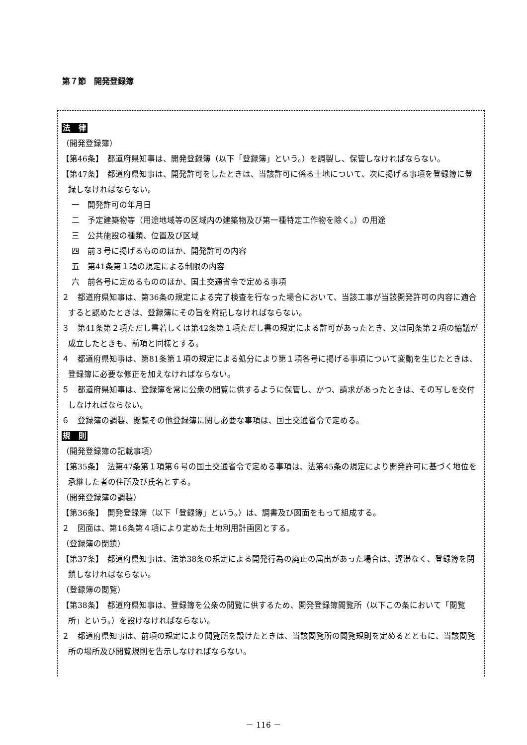第７節　開発登録簿
法　律
（開発登録簿）
【第46条】　都道府県知事は、開発登録簿（以下「登録簿」という。）を調製し、保管しなければならない。
【第47条】　都道府県知事は、開発許可をしたときは、当該許可に係る土地について、次に掲げる事項を登録簿に登録しなければならない。
一　開発許可の年月日
二　予定建築物等（用途地域等の区域内の建築物及び第一種特定工作物を除く。）の用途
三　公共施設の種類、位置及び区域
四　前３号に掲げるもののほか、開発許可の内容
五　第41条第１項の規定による制限の内容
六　前各号に定めるもののほか、国土交通省令で定める事項
２　都道府県知事は、第36条の規定による完了検査を行なった場合において、当該工事が当該開発許可の内容に適合すると認めたときは、登録簿にその旨を附記しなければならない。
３　第41条第２項ただし書若しくは第42条第１項ただし書の規定による許可があったとき、又は同条第２項の協議が成立したときも、前項と同様とする。
４　都道府県知事は、第81条第１項の規定による処分により第１項各号に掲げる事項について変動を生じたときは、登録簿に必要な修正を加えなければならない。
５　都道府県知事は、登録簿を常に公衆の閲覧に供するように保管し、かつ、請求があったときは、その写しを交付しなければならない。
６　登録簿の調製、閲覧その他登録簿に関し必要な事項は、国土交通省令で定める。
規　則
（開発登録簿の記載事項）
【第35条】　法第47条第１項第６号の国土交通省令で定める事項は、法第45条の規定により開発許可に基づく地位を承継した者の住所及び氏名とする。
（開発登録簿の調製）
【第36条】　開発登録簿（以下「登録簿」という。）は、調書及び図面をもって組成する。
２　図面は、第16条第４項により定めた土地利用計画図とする。
（登録簿の閉鎖）
【第37条】　都道府県知事は、法第38条の規定による開発行為の廃止の届出があった場合は、遅滞なく、登録簿を閉鎖しなければならない。
（登録簿の閲覧）
【第38条】　都道府県知事は、登録簿を公衆の閲覧に供するため、開発登録簿閲覧所（以下この条において「閲覧所」という。）を設けなければならない。
２　都道府県知事は、前項の規定により閲覧所を設けたときは、当該閲覧所の閲覧規則を定めるとともに、当該閲覧所の場所及び閲覧規則を告示しなければならない。
－ 116 －